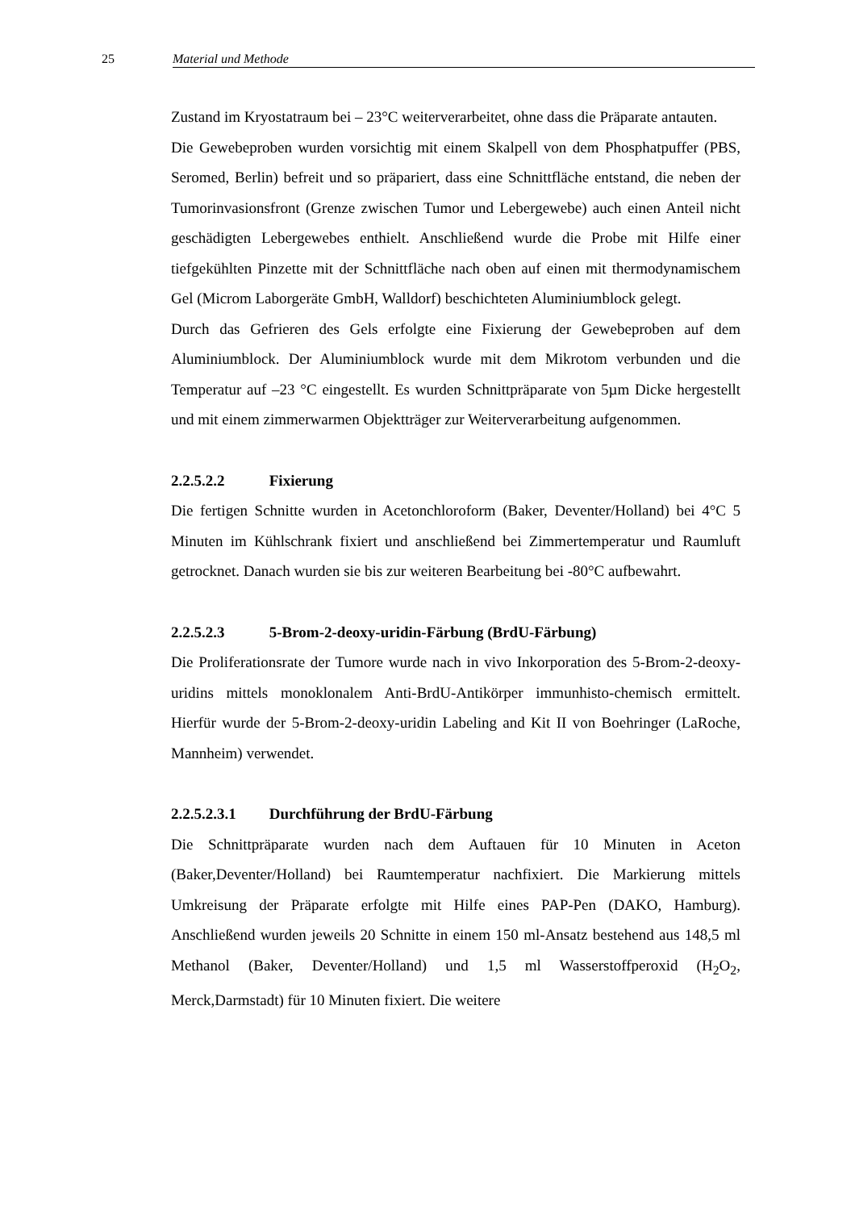25 Material und Methode
Zustand im Kryostatraum bei – 23°C weiterverarbeitet, ohne dass die Präparate antauten.
Die Gewebeproben wurden vorsichtig mit einem Skalpell von dem Phosphatpuffer (PBS, Seromed, Berlin) befreit und so präpariert, dass eine Schnittfläche entstand, die neben der Tumorinvasionsfront (Grenze zwischen Tumor und Lebergewebe) auch einen Anteil nicht geschädigten Lebergewebes enthielt. Anschließend wurde die Probe mit Hilfe einer tiefgekühlten Pinzette mit der Schnittfläche nach oben auf einen mit thermodynamischem Gel (Microm Laborgeräte GmbH, Walldorf) beschichteten Aluminiumblock gelegt.
Durch das Gefrieren des Gels erfolgte eine Fixierung der Gewebeproben auf dem Aluminiumblock. Der Aluminiumblock wurde mit dem Mikrotom verbunden und die Temperatur auf –23 °C eingestellt. Es wurden Schnittpräparate von 5µm Dicke hergestellt und mit einem zimmerwarmen Objektträger zur Weiterverarbeitung aufgenommen.
2.2.5.2.2 Fixierung
Die fertigen Schnitte wurden in Acetonchloroform (Baker, Deventer/Holland) bei 4°C 5 Minuten im Kühlschrank fixiert und anschließend bei Zimmertemperatur und Raumluft getrocknet. Danach wurden sie bis zur weiteren Bearbeitung bei -80°C aufbewahrt.
2.2.5.2.3 5-Brom-2-deoxy-uridin-Färbung (BrdU-Färbung)
Die Proliferationsrate der Tumore wurde nach in vivo Inkorporation des 5-Brom-2-deoxy-uridins mittels monoklonalem Anti-BrdU-Antikörper immunhisto-chemisch ermittelt. Hierfür wurde der 5-Brom-2-deoxy-uridin Labeling and Kit II von Boehringer (LaRoche, Mannheim) verwendet.
2.2.5.2.3.1 Durchführung der BrdU-Färbung
Die Schnittpräparate wurden nach dem Auftauen für 10 Minuten in Aceton (Baker,Deventer/Holland) bei Raumtemperatur nachfixiert. Die Markierung mittels Umkreisung der Präparate erfolgte mit Hilfe eines PAP-Pen (DAKO, Hamburg). Anschließend wurden jeweils 20 Schnitte in einem 150 ml-Ansatz bestehend aus 148,5 ml Methanol (Baker, Deventer/Holland) und 1,5 ml Wasserstoffperoxid (H<sub>2</sub>O<sub>2</sub>, Merck,Darmstadt) für 10 Minuten fixiert. Die weitere